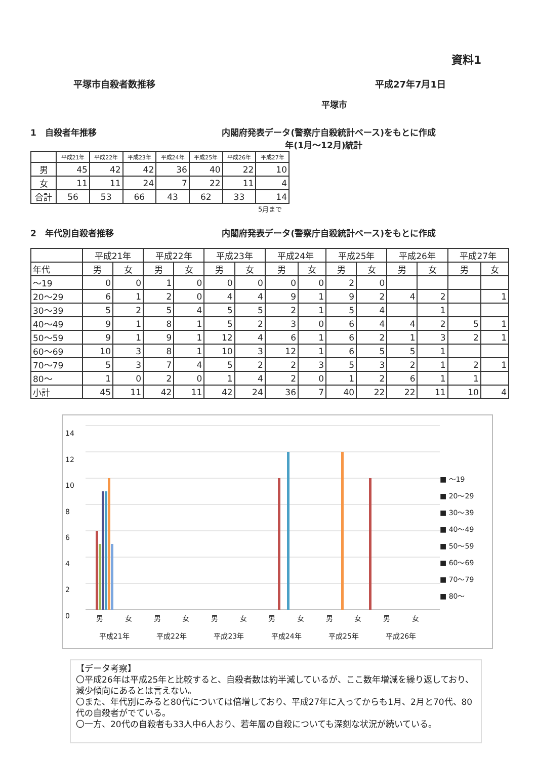資料1
平塚市自殺者数推移 平成27年7月1日
平塚市
1　自殺者年推移 内閣府発表データ(警察庁自殺統計ベース)をもとに作成
年(1月～12月)統計
| | 平成21年 | 平成22年 | 平成23年 | 平成24年 | 平成25年 | 平成26年 | 平成27年 |
| --- | --- | --- | --- | --- | --- | --- | --- |
| 男 | 45 | 42 | 42 | 36 | 40 | 22 | 10 |
| 女 | 11 | 11 | 24 | 7 | 22 | 11 | 4 |
| 合計 | 56 | 53 | 66 | 43 | 62 | 33 | 14 |
5月まで
2　年代別自殺者推移 内閣府発表データ(警察庁自殺統計ベース)をもとに作成
| | 平成21年 | | 平成22年 | | 平成23年 | | 平成24年 | | 平成25年 | | 平成26年 | | 平成27年 | |
| --- | --- | --- | --- | --- | --- | --- | --- | --- | --- | --- | --- | --- | --- | --- |
| 年代 | 男 | 女 | 男 | 女 | 男 | 女 | 男 | 女 | 男 | 女 | 男 | 女 | 男 | 女 |
| ～19 | 0 | 0 | 1 | 0 | 0 | 0 | 0 | 0 | 2 | 0 | | | | |
| 20～29 | 6 | 1 | 2 | 0 | 4 | 4 | 9 | 1 | 9 | 2 | 4 | 2 | | 1 |
| 30～39 | 5 | 2 | 5 | 4 | 5 | 5 | 2 | 1 | 5 | 4 | | 1 | | |
| 40～49 | 9 | 1 | 8 | 1 | 5 | 2 | 3 | 0 | 6 | 4 | 4 | 2 | 5 | 1 |
| 50～59 | 9 | 1 | 9 | 1 | 12 | 4 | 6 | 1 | 6 | 2 | 1 | 3 | 2 | 1 |
| 60～69 | 10 | 3 | 8 | 1 | 10 | 3 | 12 | 1 | 6 | 5 | 5 | 1 | | |
| 70～79 | 5 | 3 | 7 | 4 | 5 | 2 | 2 | 3 | 5 | 3 | 2 | 1 | 2 | 1 |
| 80～ | 1 | 0 | 2 | 0 | 1 | 4 | 2 | 0 | 1 | 2 | 6 | 1 | 1 | |
| 小計 | 45 | 11 | 42 | 11 | 42 | 24 | 36 | 7 | 40 | 22 | 22 | 11 | 10 | 4 |
14
12
10
8
6
4
2
0
■ ～19
■ 20～29
■ 30～39
■ 40～49
■ 50～59
■ 60～69
■ 70～79
■ 80～
男女男女男女男女男女男女
平成21年 平成22年 平成23年 平成24年 平成25年 平成26年
【データ考察】
〇平成26年は平成25年と比較すると、自殺者数は約半減しているが、ここ数年増減を繰り返しており、減少傾向にあるとは言えない。
〇また、年代別にみると80代については倍増しており、平成27年に入ってからも1月、2月と70代、80代の自殺者がでている。
〇一方、20代の自殺者も33人中6人おり、若年層の自殺についても深刻な状況が続いている。